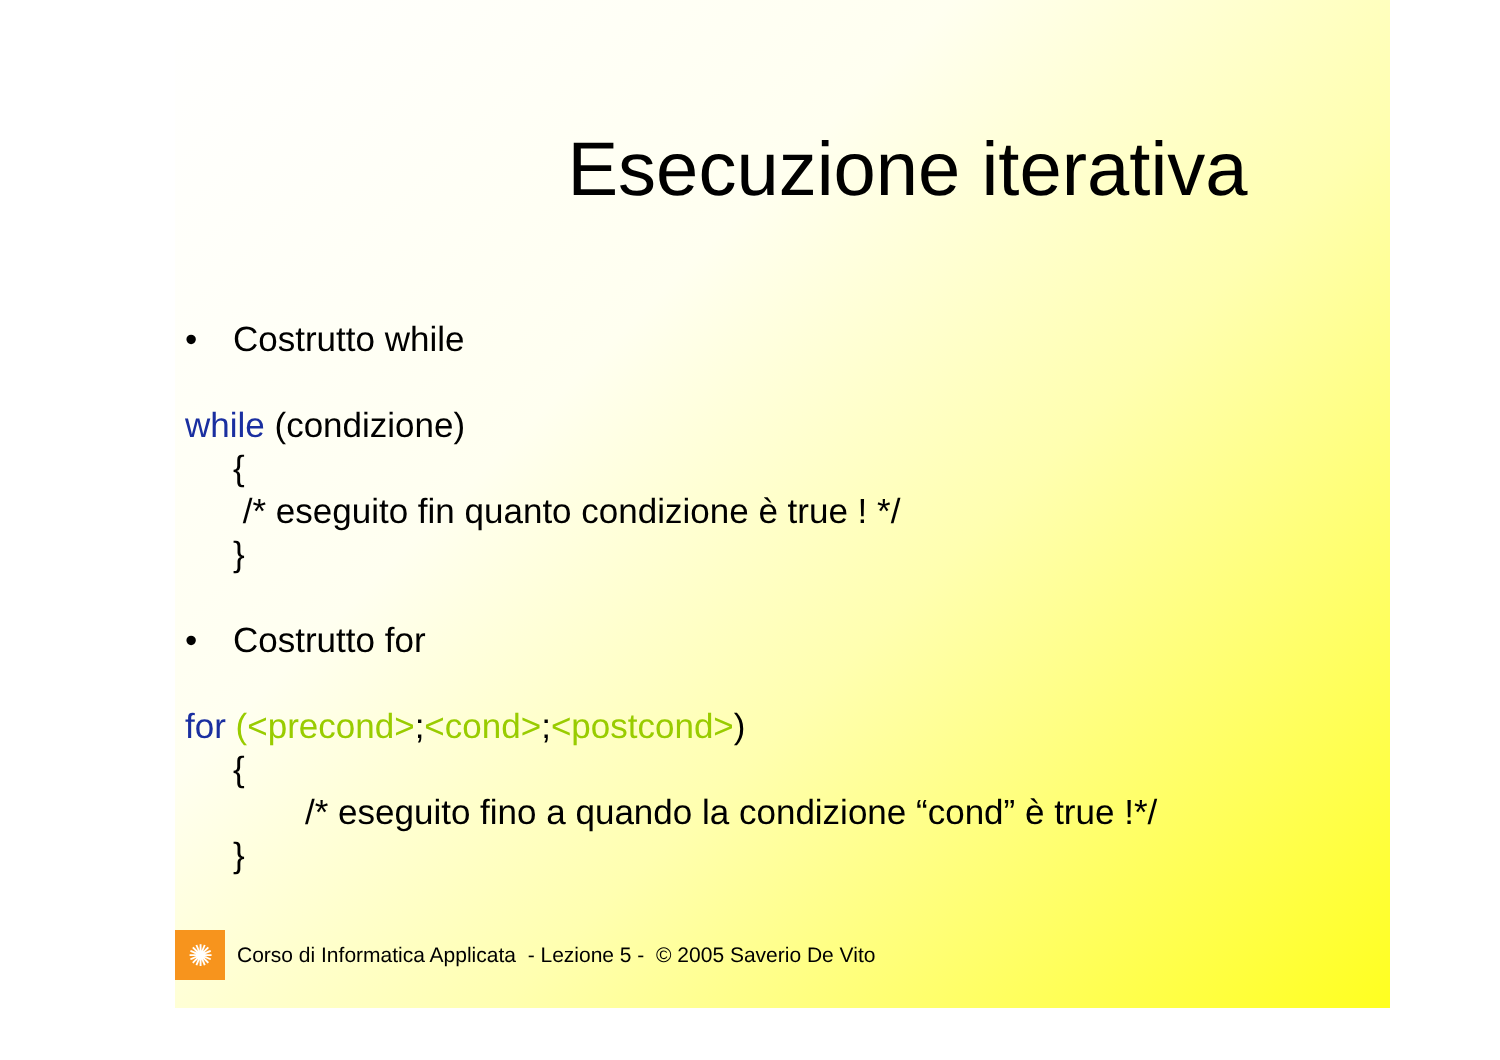Esecuzione iterativa
• Costrutto while
while (condizione)
{
/* eseguito fin quanto condizione è true ! */
}
• Costrutto for
for (<precond>;<cond>;<postcond>)
{
/* eseguito fino a quando la condizione “cond” è true !*/
}
✺
Corso di Informatica Applicata - Lezione 5 - © 2005 Saverio De Vito